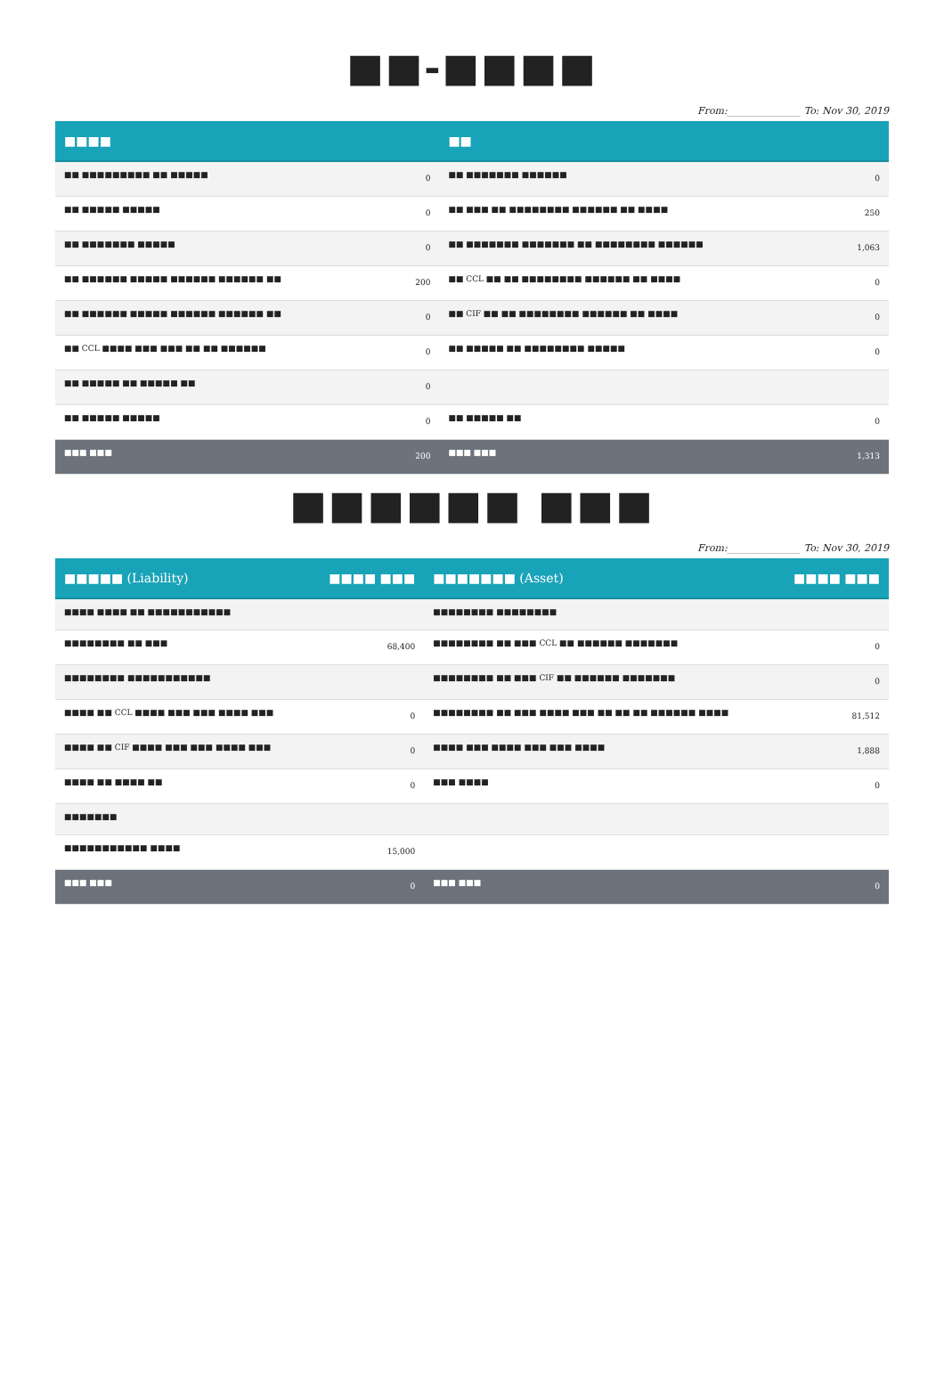■■-■■■■
From:_______________ To: Nov 30, 2019
| ■■■■ | | ■■ | |
| --- | --- | --- | --- |
| ■■ ■■■■■■■■■ ■■ ■■■■■ | 0 | ■■ ■■■■■■■ ■■■■■■ | 0 |
| ■■ ■■■■■ ■■■■■ | 0 | ■■ ■■■ ■■ ■■■■■■■■ ■■■■■■ ■■ ■■■■ | 250 |
| ■■ ■■■■■■■ ■■■■■ | 0 | ■■ ■■■■■■■ ■■■■■■■ ■■ ■■■■■■■■ ■■■■■■ | 1,063 |
| ■■ ■■■■■■ ■■■■■ ■■■■■■ ■■■■■■ ■■ | 200 | ■■ CCL ■■ ■■ ■■■■■■■■ ■■■■■■ ■■ ■■■■ | 0 |
| ■■ ■■■■■■ ■■■■■ ■■■■■■ ■■■■■■ ■■ | 0 | ■■ CIF ■■ ■■ ■■■■■■■■ ■■■■■■ ■■ ■■■■ | 0 |
| ■■ CCL ■■■■ ■■■ ■■■ ■■ ■■ ■■■■■■ | 0 | ■■ ■■■■■ ■■ ■■■■■■■■ ■■■■■ | 0 |
| ■■ ■■■■■ ■■ ■■■■■ ■■ | 0 | | |
| ■■ ■■■■■ ■■■■■ | 0 | ■■ ■■■■■ ■■ | 0 |
| ■■■ ■■■ | 200 | ■■■ ■■■ | 1,313 |
■■■■■■ ■■■
From:_______________ To: Nov 30, 2019
| ■■■■■ (Liability) | ■■■■ ■■■ | ■■■■■■■ (Asset) | ■■■■ ■■■ |
| --- | --- | --- | --- |
| ■■■■ ■■■■ ■■ ■■■■■■■■■■■ | | ■■■■■■■■ ■■■■■■■■ | |
| ■■■■■■■■ ■■ ■■■ | 68,400 | ■■■■■■■■ ■■ ■■■ CCL ■■ ■■■■■■ ■■■■■■■ | 0 |
| ■■■■■■■■ ■■■■■■■■■■■ | | ■■■■■■■■ ■■ ■■■ CIF ■■ ■■■■■■ ■■■■■■■ | 0 |
| ■■■■ ■■ CCL ■■■■ ■■■ ■■■ ■■■■ ■■■ | 0 | ■■■■■■■■ ■■ ■■■ ■■■■ ■■■ ■■ ■■ ■■ ■■■■■■ ■■■■ | 81,512 |
| ■■■■ ■■ CIF ■■■■ ■■■ ■■■ ■■■■ ■■■ | 0 | ■■■■ ■■■ ■■■■ ■■■ ■■■ ■■■■ | 1,888 |
| ■■■■ ■■ ■■■■ ■■ | 0 | ■■■ ■■■■ | 0 |
| ■■■■■■■ | | | |
| ■■■■■■■■■■■ ■■■■ | 15,000 | | |
| ■■■ ■■■ | 0 | ■■■ ■■■ | 0 |